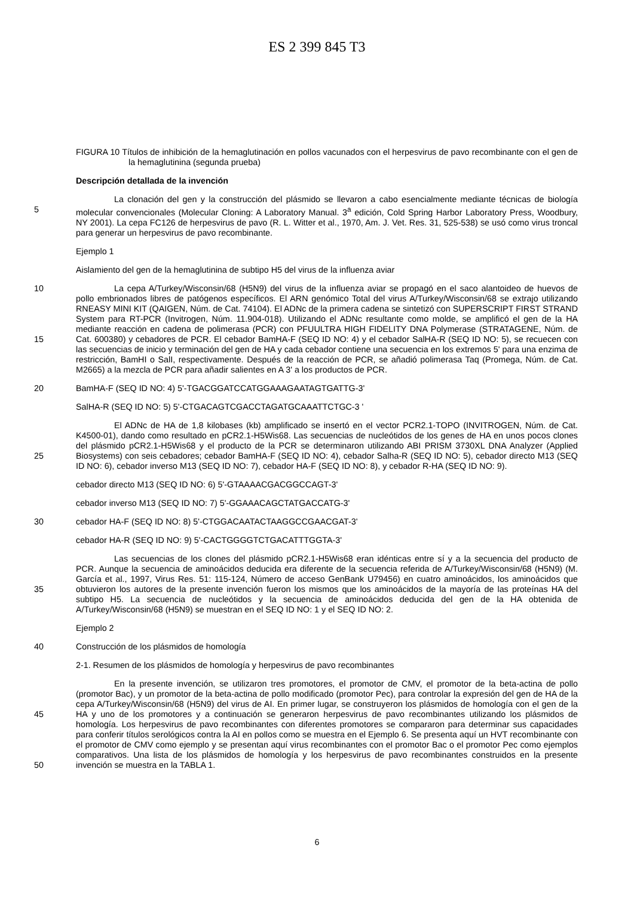ES 2 399 845 T3
FIGURA 10 Títulos de inhibición de la hemaglutinación en pollos vacunados con el herpesvirus de pavo recombinante con el gen de la hemaglutinina (segunda prueba)
Descripción detallada de la invención
La clonación del gen y la construcción del plásmido se llevaron a cabo esencialmente mediante técnicas de
5
biología molecular convencionales (Molecular Cloning: A Laboratory Manual. 3<sup>a</sup> edición, Cold Spring Harbor Laboratory Press, Woodbury, NY 2001). La cepa FC126 de herpesvirus de pavo (R. L. Witter et al., 1970, Am. J. Vet. Res. 31, 525-538) se usó como virus troncal para generar un herpesvirus de pavo recombinante.
Ejemplo 1
Aislamiento del gen de la hemaglutinina de subtipo H5 del virus de la influenza aviar
10
15
La cepa A/Turkey/Wisconsin/68 (H5N9) del virus de la influenza aviar se propagó en el saco alantoideo de huevos de pollo embrionados libres de patógenos específicos. El ARN genómico Total del virus A/Turkey/Wisconsin/68 se extrajo utilizando RNEASY MINI KIT (QAIGEN, Núm. de Cat. 74104). El ADNc de la primera cadena se sintetizó con SUPERSCRIPT FIRST STRAND System para RT-PCR (Invitrogen, Núm. 11.904-018). Utilizando el ADNc resultante como molde, se amplificó el gen de la HA mediante reacción en cadena de polimerasa (PCR) con PFUULTRA HIGH FIDELITY DNA Polymerase (STRATAGENE, Núm. de Cat. 600380) y cebadores de PCR. El cebador BamHA-F (SEQ ID NO: 4) y el cebador SalHA-R (SEQ ID NO: 5), se recuecen con las secuencias de inicio y terminación del gen de HA y cada cebador contiene una secuencia en los extremos 5' para una enzima de restricción, BamHI o SalI, respectivamente. Después de la reacción de PCR, se añadió polimerasa Taq (Promega, Núm. de Cat. M2665) a la mezcla de PCR para añadir salientes en A 3' a los productos de PCR.
20 BamHA-F (SEQ ID NO: 4) 5'-TGACGGATCCATGGAAAGAATAGTGATTG-3'
SalHA-R (SEQ ID NO: 5) 5'-CTGACAGTCGACCTAGATGCAAATTCTGC-3 '
25
El ADNc de HA de 1,8 kilobases (kb) amplificado se insertó en el vector PCR2.1-TOPO (INVITROGEN, Núm. de Cat. K4500-01), dando como resultado en pCR2.1-H5Wis68. Las secuencias de nucleótidos de los genes de HA en unos pocos clones del plásmido pCR2.1-H5Wis68 y el producto de la PCR se determinaron utilizando ABI PRISM 3730XL DNA Analyzer (Applied Biosystems) con seis cebadores; cebador BamHA-F (SEQ ID NO: 4), cebador Salha-R (SEQ ID NO: 5), cebador directo M13 (SEQ ID NO: 6), cebador inverso M13 (SEQ ID NO: 7), cebador HA-F (SEQ ID NO: 8), y cebador R-HA (SEQ ID NO: 9).
cebador directo M13 (SEQ ID NO: 6) 5'-GTAAAACGACGGCCAGT-3'
cebador inverso M13 (SEQ ID NO: 7) 5'-GGAAACAGCTATGACCATG-3'
30 cebador HA-F (SEQ ID NO: 8) 5'-CTGGACAATACTAAGGCCGAACGAT-3'
cebador HA-R (SEQ ID NO: 9) 5'-CACTGGGGTCTGACATTTGGTA-3'
35
Las secuencias de los clones del plásmido pCR2.1-H5Wis68 eran idénticas entre sí y a la secuencia del producto de PCR. Aunque la secuencia de aminoácidos deducida era diferente de la secuencia referida de A/Turkey/Wisconsin/68 (H5N9) (M. García et al., 1997, Virus Res. 51: 115-124, Número de acceso GenBank U79456) en cuatro aminoácidos, los aminoácidos que obtuvieron los autores de la presente invención fueron los mismos que los aminoácidos de la mayoría de las proteínas HA del subtipo H5. La secuencia de nucleótidos y la secuencia de aminoácidos deducida del gen de la HA obtenida de A/Turkey/Wisconsin/68 (H5N9) se muestran en el SEQ ID NO: 1 y el SEQ ID NO: 2.
Ejemplo 2
40 Construcción de los plásmidos de homología
2-1. Resumen de los plásmidos de homología y herpesvirus de pavo recombinantes
45
50
En la presente invención, se utilizaron tres promotores, el promotor de CMV, el promotor de la beta-actina de pollo (promotor Bac), y un promotor de la beta-actina de pollo modificado (promotor Pec), para controlar la expresión del gen de HA de la cepa A/Turkey/Wisconsin/68 (H5N9) del virus de AI. En primer lugar, se construyeron los plásmidos de homología con el gen de la HA y uno de los promotores y a continuación se generaron herpesvirus de pavo recombinantes utilizando los plásmidos de homología. Los herpesvirus de pavo recombinantes con diferentes promotores se compararon para determinar sus capacidades para conferir títulos serológicos contra la AI en pollos como se muestra en el Ejemplo 6. Se presenta aquí un HVT recombinante con el promotor de CMV como ejemplo y se presentan aquí virus recombinantes con el promotor Bac o el promotor Pec como ejemplos comparativos. Una lista de los plásmidos de homología y los herpesvirus de pavo recombinantes construidos en la presente invención se muestra en la TABLA 1.
6